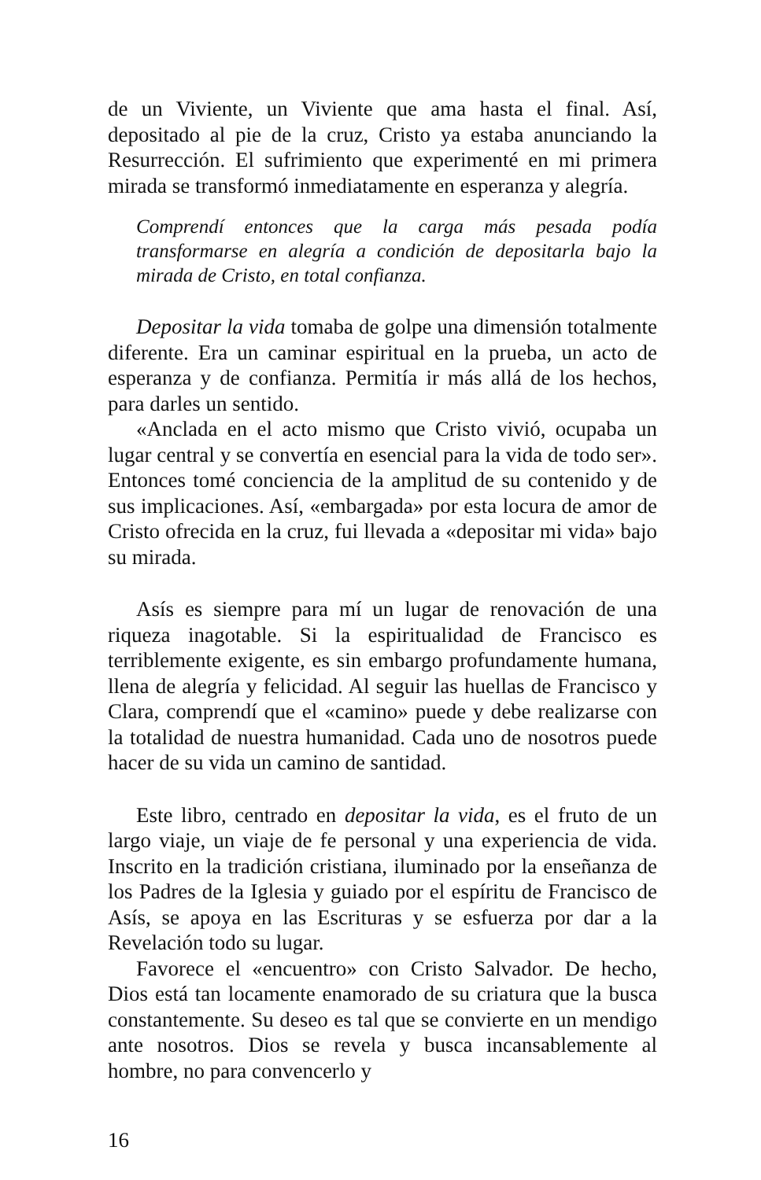de un Viviente, un Viviente que ama hasta el final. Así, depositado al pie de la cruz, Cristo ya estaba anunciando la Resurrección. El sufrimiento que experimenté en mi primera mirada se transformó inmediatamente en esperanza y alegría.
Comprendí entonces que la carga más pesada podía transformarse en alegría a condición de depositarla bajo la mirada de Cristo, en total confianza.
Depositar la vida tomaba de golpe una dimensión totalmente diferente. Era un caminar espiritual en la prueba, un acto de esperanza y de confianza. Permitía ir más allá de los hechos, para darles un sentido.
«Anclada en el acto mismo que Cristo vivió, ocupaba un lugar central y se convertía en esencial para la vida de todo ser». Entonces tomé conciencia de la amplitud de su contenido y de sus implicaciones. Así, «embargada» por esta locura de amor de Cristo ofrecida en la cruz, fui llevada a «depositar mi vida» bajo su mirada.
Asís es siempre para mí un lugar de renovación de una riqueza inagotable. Si la espiritualidad de Francisco es terriblemente exigente, es sin embargo profundamente humana, llena de alegría y felicidad. Al seguir las huellas de Francisco y Clara, comprendí que el «camino» puede y debe realizarse con la totalidad de nuestra humanidad. Cada uno de nosotros puede hacer de su vida un camino de santidad.
Este libro, centrado en depositar la vida, es el fruto de un largo viaje, un viaje de fe personal y una experiencia de vida. Inscrito en la tradición cristiana, iluminado por la enseñanza de los Padres de la Iglesia y guiado por el espíritu de Francisco de Asís, se apoya en las Escrituras y se esfuerza por dar a la Revelación todo su lugar.
Favorece el «encuentro» con Cristo Salvador. De hecho, Dios está tan locamente enamorado de su criatura que la busca constantemente. Su deseo es tal que se convierte en un mendigo ante nosotros. Dios se revela y busca incansablemente al hombre, no para convencerlo y
16